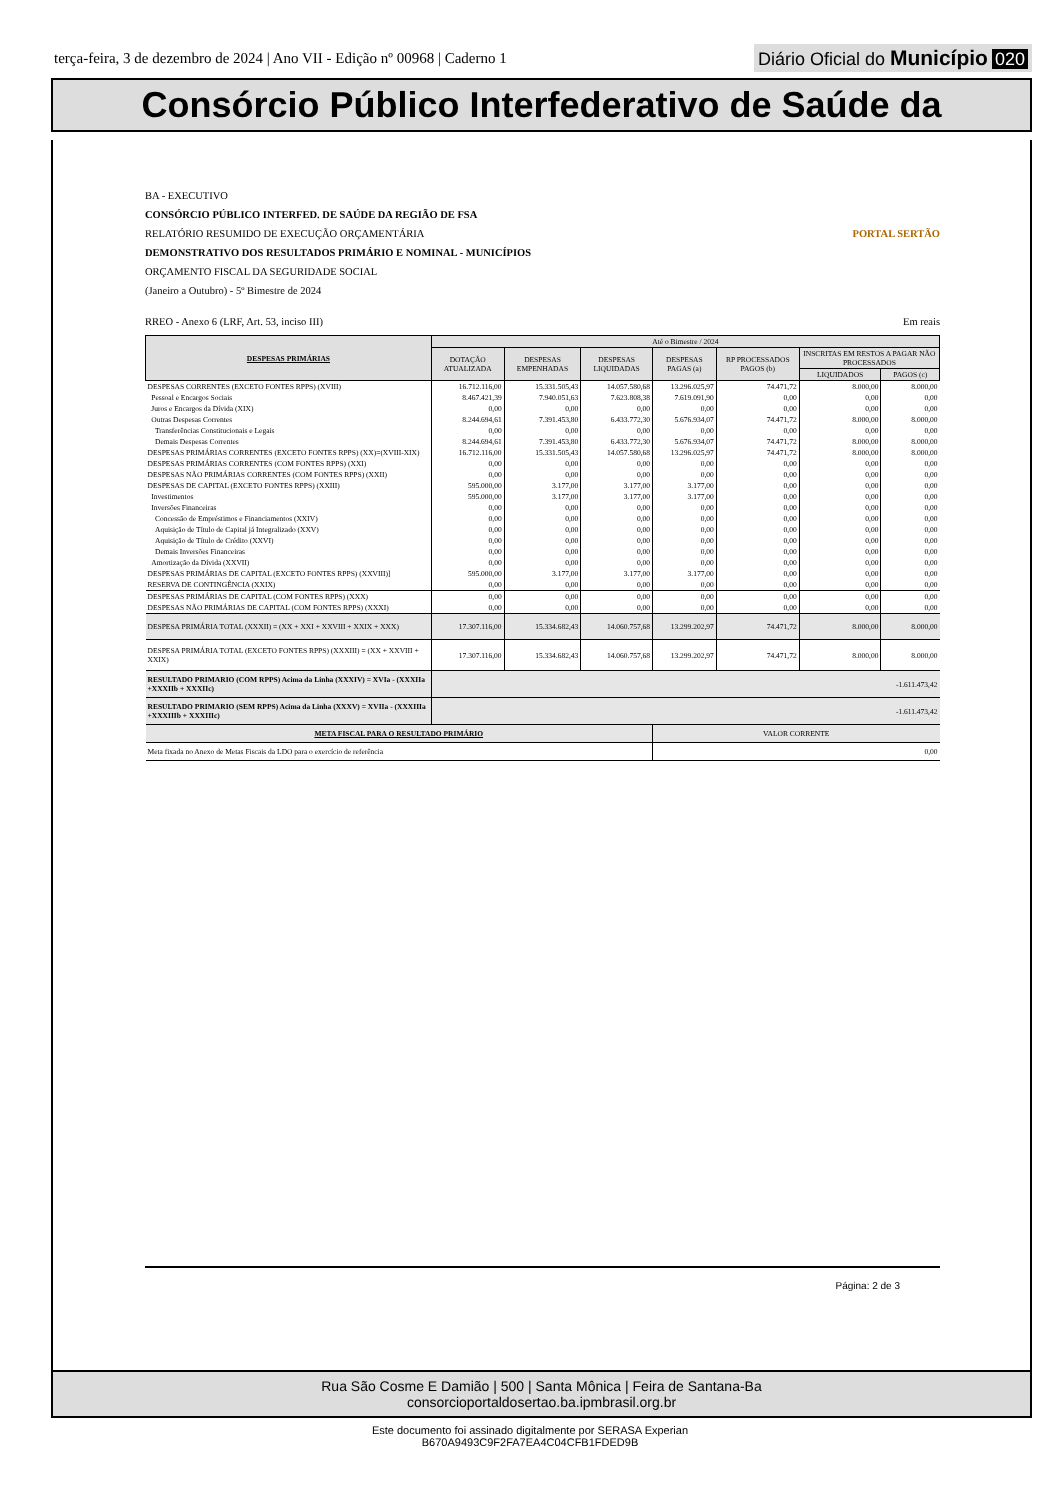terça-feira, 3 de dezembro de 2024 | Ano VII - Edição nº 00968 | Caderno 1
Diário Oficial do Município 020
Consórcio Público Interfederativo de Saúde da
BA - EXECUTIVO
CONSÓRCIO PÚBLICO INTERFED. DE SAÚDE DA REGIÃO DE FSA
RELATÓRIO RESUMIDO DE EXECUÇÃO ORÇAMENTÁRIA PORTAL SERTÃO
DEMONSTRATIVO DOS RESULTADOS PRIMÁRIO E NOMINAL - MUNICÍPIOS
ORÇAMENTO FISCAL DA SEGURIDADE SOCIAL
(Janeiro a Outubro) - 5º Bimestre de 2024
RREO - Anexo 6 (LRF, Art. 53, inciso III) Em reais
| DESPESAS PRIMÁRIAS | Até o Bimestre / 2024 | | | | | | |
| --- | --- | --- | --- | --- | --- | --- | --- |
| | DOTAÇÃO ATUALIZADA | DESPESAS EMPENHADAS | DESPESAS LIQUIDADAS | DESPESAS PAGAS (a) | RP PROCESSADOS PAGOS (b) | INSCRITAS EM RESTOS A PAGAR NÃO PROCESSADOS | |
| | | | | | | LIQUIDADOS | PAGOS (c) |
| DESPESAS CORRENTES (EXCETO FONTES RPPS) (XVIII) | 16.712.116,00 | 15.331.505,43 | 14.057.580,68 | 13.296.025,97 | 74.471,72 | 8.000,00 | 8.000,00 |
| Pessoal e Encargos Sociais | 8.467.421,39 | 7.940.051,63 | 7.623.808,38 | 7.619.091,90 | 0,00 | 0,00 | 0,00 |
| Juros e Encargos da Dívida (XIX) | 0,00 | 0,00 | 0,00 | 0,00 | 0,00 | 0,00 | 0,00 |
| Outras Despesas Correntes | 8.244.694,61 | 7.391.453,80 | 6.433.772,30 | 5.676.934,07 | 74.471,72 | 8.000,00 | 8.000,00 |
| Transferências Constitucionais e Legais | 0,00 | 0,00 | 0,00 | 0,00 | 0,00 | 0,00 | 0,00 |
| Demais Despesas Correntes | 8.244.694,61 | 7.391.453,80 | 6.433.772,30 | 5.676.934,07 | 74.471,72 | 8.000,00 | 8.000,00 |
| DESPESAS PRIMÁRIAS CORRENTES (EXCETO FONTES RPPS) (XX)=(XVIII-XIX) | 16.712.116,00 | 15.331.505,43 | 14.057.580,68 | 13.296.025,97 | 74.471,72 | 8.000,00 | 8.000,00 |
| DESPESAS PRIMÁRIAS CORRENTES (COM FONTES RPPS) (XXI) | 0,00 | 0,00 | 0,00 | 0,00 | 0,00 | 0,00 | 0,00 |
| DESPESAS NÃO PRIMÁRIAS CORRENTES (COM FONTES RPPS) (XXII) | 0,00 | 0,00 | 0,00 | 0,00 | 0,00 | 0,00 | 0,00 |
| DESPESAS DE CAPITAL (EXCETO FONTES RPPS) (XXIII) | 595.000,00 | 3.177,00 | 3.177,00 | 3.177,00 | 0,00 | 0,00 | 0,00 |
| Investimentos | 595.000,00 | 3.177,00 | 3.177,00 | 3.177,00 | 0,00 | 0,00 | 0,00 |
| Inversões Financeiras | 0,00 | 0,00 | 0,00 | 0,00 | 0,00 | 0,00 | 0,00 |
| Concessão de Empréstimos e Financiamentos (XXIV) | 0,00 | 0,00 | 0,00 | 0,00 | 0,00 | 0,00 | 0,00 |
| Aquisição de Título de Capital já Integralizado (XXV) | 0,00 | 0,00 | 0,00 | 0,00 | 0,00 | 0,00 | 0,00 |
| Aquisição de Título de Crédito (XXVI) | 0,00 | 0,00 | 0,00 | 0,00 | 0,00 | 0,00 | 0,00 |
| Demais Inversões Financeiras | 0,00 | 0,00 | 0,00 | 0,00 | 0,00 | 0,00 | 0,00 |
| Amortização da Dívida (XXVII) | 0,00 | 0,00 | 0,00 | 0,00 | 0,00 | 0,00 | 0,00 |
| DESPESAS PRIMÁRIAS DE CAPITAL (EXCETO FONTES RPPS) (XXVIII)] | 595.000,00 | 3.177,00 | 3.177,00 | 3.177,00 | 0,00 | 0,00 | 0,00 |
| RESERVA DE CONTINGÊNCIA (XXIX) | 0,00 | 0,00 | 0,00 | 0,00 | 0,00 | 0,00 | 0,00 |
| DESPESAS PRIMÁRIAS DE CAPITAL (COM FONTES RPPS) (XXX) | 0,00 | 0,00 | 0,00 | 0,00 | 0,00 | 0,00 | 0,00 |
| DESPESAS NÃO PRIMÁRIAS DE CAPITAL (COM FONTES RPPS) (XXXI) | 0,00 | 0,00 | 0,00 | 0,00 | 0,00 | 0,00 | 0,00 |
| DESPESA PRIMÁRIA TOTAL (XXXII) = (XX + XXI + XXVIII + XXIX + XXX) | 17.307.116,00 | 15.334.682,43 | 14.060.757,68 | 13.299.202,97 | 74.471,72 | 8.000,00 | 8.000,00 |
| DESPESA PRIMÁRIA TOTAL (EXCETO FONTES RPPS) (XXXIII) = (XX + XXVIII + XXIX) | 17.307.116,00 | 15.334.682,43 | 14.060.757,68 | 13.299.202,97 | 74.471,72 | 8.000,00 | 8.000,00 |
| RESULTADO PRIMARIO (COM RPPS) Acima da Linha (XXXIV) = XVIa - (XXXIIa +XXXIIb + XXXIIc) | -1.611.473,42 | | | | | | |
| RESULTADO PRIMARIO (SEM RPPS) Acima da Linha (XXXV) = XVIIa - (XXXIIIa +XXXIIIb + XXXIIIc) | -1.611.473,42 | | | | | | |
| META FISCAL PARA O RESULTADO PRIMÁRIO | | | | VALOR CORRENTE | | | |
| Meta fixada no Anexo de Metas Fiscais da LDO para o exercício de referência | | | | 0,00 | | | |
Página: 2 de 3
Rua São Cosme E Damião | 500 | Santa Mônica | Feira de Santana-Ba
consorcioportaldosertao.ba.ipmbrasil.org.br
Este documento foi assinado digitalmente por SERASA Experian
B670A9493C9F2FA7EA4C04CFB1FDED9B